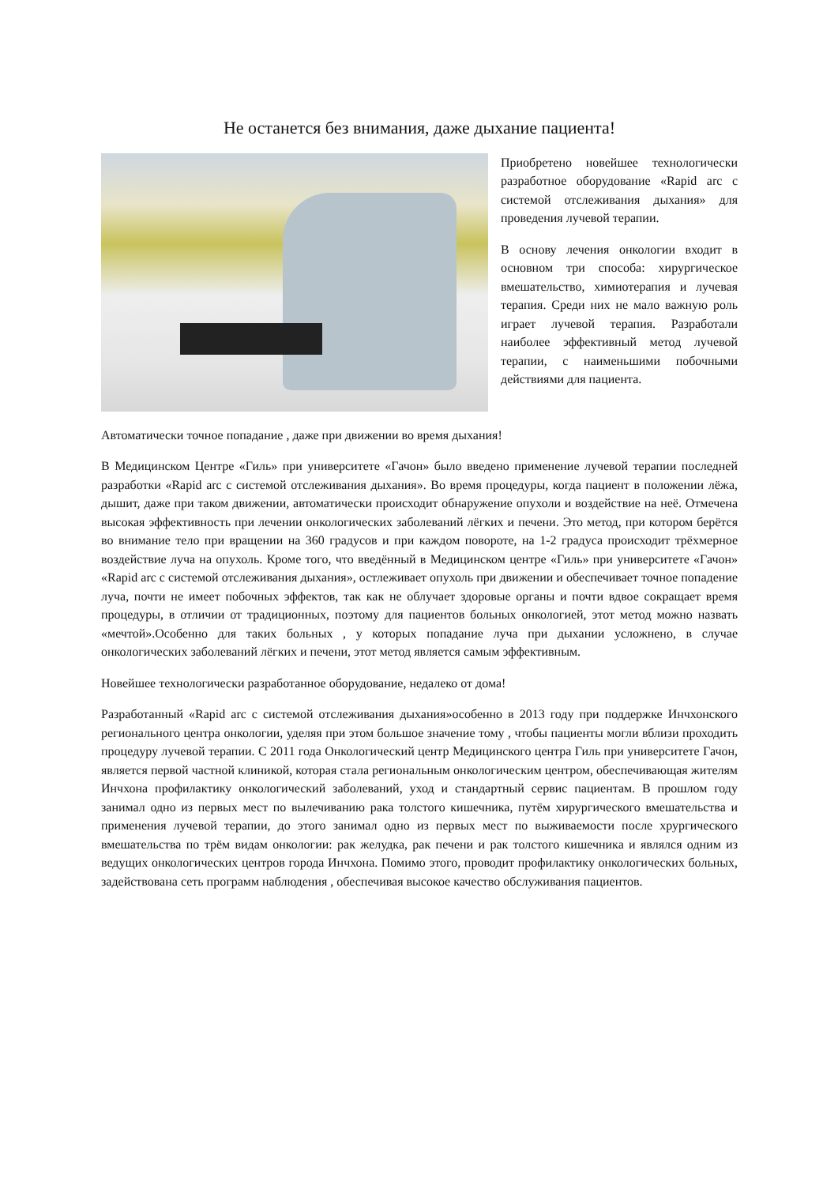Не останется без внимания, даже дыхание пациента!
Приобретено новейшее технологически разработное оборудование «Rapid arc с системой отслеживания дыхания» для проведения лучевой терапии.
В основу лечения онкологии входит в основном три способа: хирургическое вмешательство, химиотерапия и лучевая терапия. Среди них не мало важную роль играет лучевой терапия. Разработали наиболее эффективный метод лучевой терапии, с наименьшими побочными действиями для пациента.
Автоматически точное попадание , даже при движении во время дыхания!
В Медицинском Центре «Гиль» при университете «Гачон» было введено применение лучевой терапии последней разработки «Rapid arc с системой отслеживания дыхания». Во время процедуры, когда пациент в положении лёжа, дышит, даже при таком движении, автоматически происходит обнаружение опухоли и воздействие на неё. Отмечена высокая эффективность при лечении онкологических заболеваний лёгких и печени. Это метод, при котором берётся во внимание тело при вращении на 360 градусов и при каждом повороте, на 1-2 градуса происходит трёхмерное воздействие луча на опухоль. Кроме того, что введённый в Медицинском центре «Гиль» при университете «Гачон» «Rapid arc с системой отслеживания дыхания», остлеживает опухоль при движении и обеспечивает точное попадение луча, почти не имеет побочных эффектов, так как не облучает здоровые органы и почти вдвое сокращает время процедуры, в отличии от традиционных, поэтому для пациентов больных онкологией, этот метод можно назвать «мечтой».Особенно для таких больных , у которых попадание луча при дыхании усложнено, в случае онкологических заболеваний лёгких и печени, этот метод является самым эффективным.
Новейшее технологически разработанное оборудование, недалеко от дома!
Разработанный «Rapid arc с системой отслеживания дыхания»особенно в 2013 году при поддержке Инчхонского регионального центра онкологии, уделяя при этом большое значение тому , чтобы пациенты могли вблизи проходить процедуру лучевой терапии. С 2011 года Онкологический центр Медицинского центра Гиль при университете Гачон, является первой частной клиникой, которая стала региональным онкологическим центром, обеспечивающая жителям Инчхона профилактику онкологический заболеваний, уход и стандартный сервис пациентам. В прошлом году занимал одно из первых мест по вылечиванию рака толстого кишечника, путём хирургического вмешательства и применения лучевой терапии, до этого занимал одно из первых мест по выживаемости после хрургического вмешательства по трём видам онкологии: рак желудка, рак печени и рак толстого кишечника и являлся одним из ведущих онкологических центров города Инчхона. Помимо этого, проводит профилактику онкологических больных, задействована сеть программ наблюдения , обеспечивая высокое качество обслуживания пациентов.